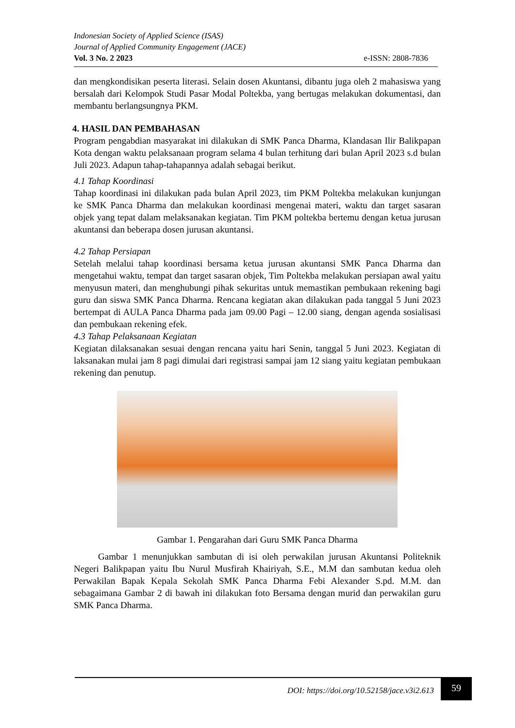Indonesian Society of Applied Science (ISAS)
Journal of Applied Community Engagement (JACE)
Vol. 3 No. 2 2023 e-ISSN: 2808-7836
dan mengkondisikan peserta literasi. Selain dosen Akuntansi, dibantu juga oleh 2 mahasiswa yang bersalah dari Kelompok Studi Pasar Modal Poltekba, yang bertugas melakukan dokumentasi, dan membantu berlangsungnya PKM.
4. HASIL DAN PEMBAHASAN
Program pengabdian masyarakat ini dilakukan di SMK Panca Dharma, Klandasan Ilir Balikpapan Kota dengan waktu pelaksanaan program selama 4 bulan terhitung dari bulan April 2023 s.d bulan Juli 2023. Adapun tahap-tahapannya adalah sebagai berikut.
4.1 Tahap Koordinasi
Tahap koordinasi ini dilakukan pada bulan April 2023, tim PKM Poltekba melakukan kunjungan ke SMK Panca Dharma dan melakukan koordinasi mengenai materi, waktu dan target sasaran objek yang tepat dalam melaksanakan kegiatan. Tim PKM poltekba bertemu dengan ketua jurusan akuntansi dan beberapa dosen jurusan akuntansi.
4.2 Tahap Persiapan
Setelah melalui tahap koordinasi bersama ketua jurusan akuntansi SMK Panca Dharma dan mengetahui waktu, tempat dan target sasaran objek, Tim Poltekba melakukan persiapan awal yaitu menyusun materi, dan menghubungi pihak sekuritas untuk memastikan pembukaan rekening bagi guru dan siswa SMK Panca Dharma. Rencana kegiatan akan dilakukan pada tanggal 5 Juni 2023 bertempat di AULA Panca Dharma pada jam 09.00 Pagi – 12.00 siang, dengan agenda sosialisasi dan pembukaan rekening efek.
4.3 Tahap Pelaksanaan Kegiatan
Kegiatan dilaksanakan sesuai dengan rencana yaitu hari Senin, tanggal 5 Juni 2023. Kegiatan di laksanakan mulai jam 8 pagi dimulai dari registrasi sampai jam 12 siang yaitu kegiatan pembukaan rekening dan penutup.
Gambar 1. Pengarahan dari Guru SMK Panca Dharma
Gambar 1 menunjukkan sambutan di isi oleh perwakilan jurusan Akuntansi Politeknik Negeri Balikpapan yaitu Ibu Nurul Musfirah Khairiyah, S.E., M.M dan sambutan kedua oleh Perwakilan Bapak Kepala Sekolah SMK Panca Dharma Febi Alexander S.pd. M.M. dan sebagaimana Gambar 2 di bawah ini dilakukan foto Bersama dengan murid dan perwakilan guru SMK Panca Dharma.
DOI: https://doi.org/10.52158/jace.v3i2.613 59